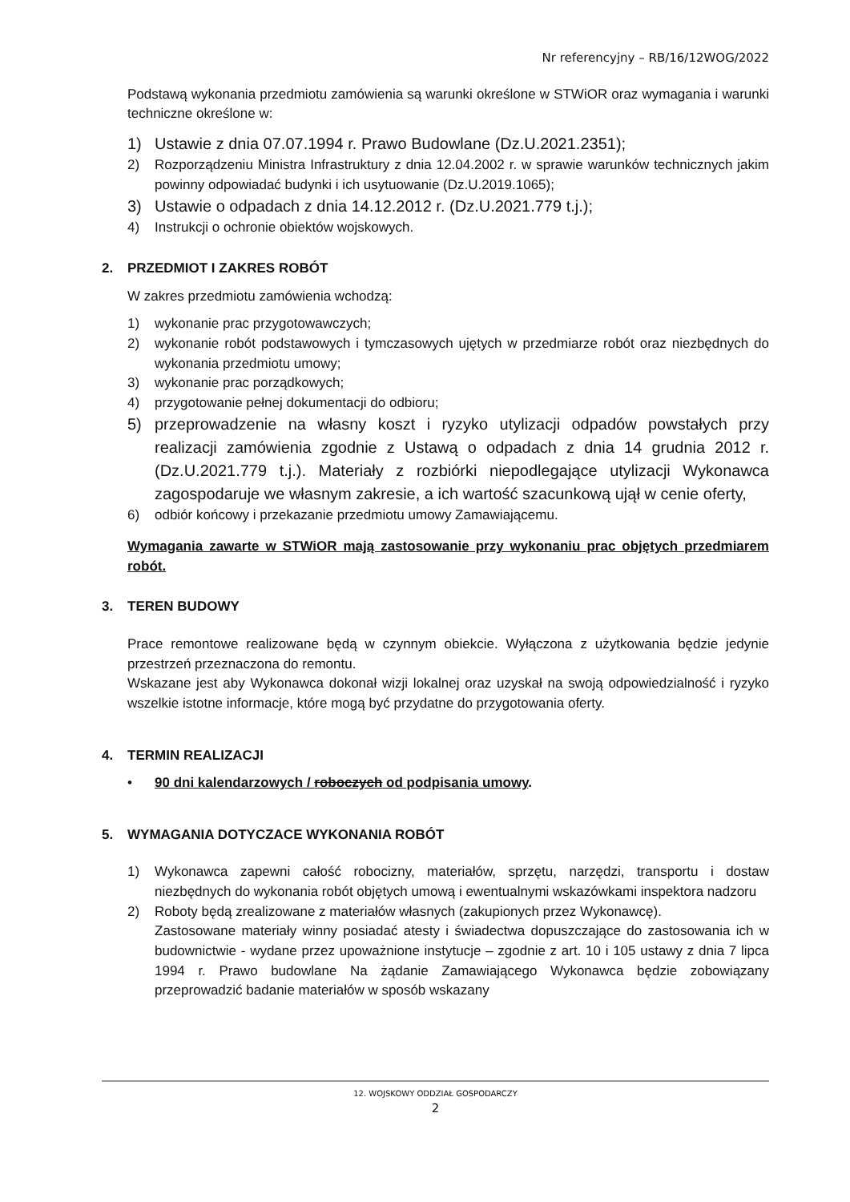Nr referencyjny – RB/16/12WOG/2022
Podstawą wykonania przedmiotu zamówienia są warunki określone w STWiOR oraz wymagania i warunki techniczne określone w:
1) Ustawie z dnia 07.07.1994 r. Prawo Budowlane (Dz.U.2021.2351);
2) Rozporządzeniu Ministra Infrastruktury z dnia 12.04.2002 r. w sprawie warunków technicznych jakim powinny odpowiadać budynki i ich usytuowanie (Dz.U.2019.1065);
3) Ustawie o odpadach z dnia 14.12.2012 r. (Dz.U.2021.779 t.j.);
4) Instrukcji o ochronie obiektów wojskowych.
2. PRZEDMIOT I ZAKRES ROBÓT
W zakres przedmiotu zamówienia wchodzą:
1) wykonanie prac przygotowawczych;
2) wykonanie robót podstawowych i tymczasowych ujętych w przedmiarze robót oraz niezbędnych do wykonania przedmiotu umowy;
3) wykonanie prac porządkowych;
4) przygotowanie pełnej dokumentacji do odbioru;
5) przeprowadzenie na własny koszt i ryzyko utylizacji odpadów powstałych przy realizacji zamówienia zgodnie z Ustawą o odpadach z dnia 14 grudnia 2012 r. (Dz.U.2021.779 t.j.). Materiały z rozbiórki niepodlegające utylizacji Wykonawca zagospodaruje we własnym zakresie, a ich wartość szacunkową ujął w cenie oferty,
6) odbiór końcowy i przekazanie przedmiotu umowy Zamawiającemu.
Wymagania zawarte w STWiOR mają zastosowanie przy wykonaniu prac objętych przedmiarem robót.
3. TEREN BUDOWY
Prace remontowe realizowane będą w czynnym obiekcie. Wyłączona z użytkowania będzie jedynie przestrzeń przeznaczona do remontu.
Wskazane jest aby Wykonawca dokonał wizji lokalnej oraz uzyskał na swoją odpowiedzialność i ryzyko wszelkie istotne informacje, które mogą być przydatne do przygotowania oferty.
4. TERMIN REALIZACJI
• 90 dni kalendarzowych / roboczych od podpisania umowy.
5. WYMAGANIA DOTYCZACE WYKONANIA ROBÓT
1) Wykonawca zapewni całość robocizny, materiałów, sprzętu, narzędzi, transportu i dostaw niezbędnych do wykonania robót objętych umową i ewentualnymi wskazówkami inspektora nadzoru
2) Roboty będą zrealizowane z materiałów własnych (zakupionych przez Wykonawcę).
Zastosowane materiały winny posiadać atesty i świadectwa dopuszczające do zastosowania ich w budownictwie - wydane przez upoważnione instytucje – zgodnie z art. 10 i 105 ustawy z dnia 7 lipca 1994 r. Prawo budowlane Na żądanie Zamawiającego Wykonawca będzie zobowiązany przeprowadzić badanie materiałów w sposób wskazany
12. WOJSKOWY ODDZIAŁ GOSPODARCZY
2